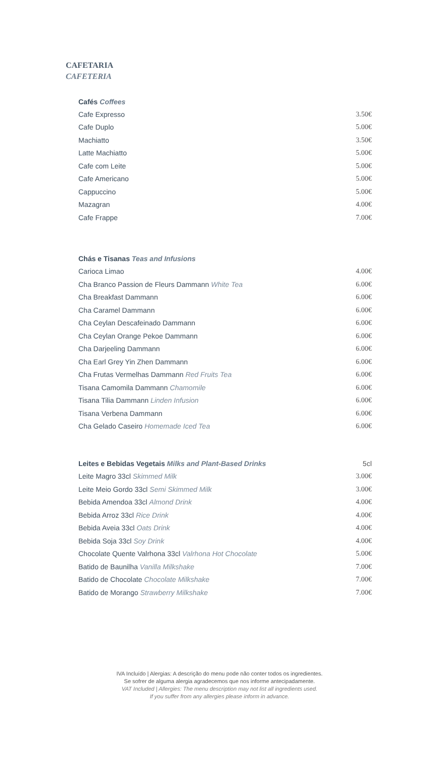CAFETARIA
CAFETERIA
| Cafés Coffees | |
| --- | --- |
| Cafe Expresso | 3.50€ |
| Cafe Duplo | 5.00€ |
| Machiatto | 3.50€ |
| Latte Machiatto | 5.00€ |
| Cafe com Leite | 5.00€ |
| Cafe Americano | 5.00€ |
| Cappuccino | 5.00€ |
| Mazagran | 4.00€ |
| Cafe Frappe | 7.00€ |
| Chás e Tisanas Teas and Infusions | |
| --- | --- |
| Carioca Limao | 4.00€ |
| Cha Branco Passion de Fleurs Dammann White Tea | 6.00€ |
| Cha Breakfast Dammann | 6.00€ |
| Cha Caramel Dammann | 6.00€ |
| Cha Ceylan Descafeinado Dammann | 6.00€ |
| Cha Ceylan Orange Pekoe Dammann | 6.00€ |
| Cha Darjeeling Dammann | 6.00€ |
| Cha Earl Grey Yin Zhen Dammann | 6.00€ |
| Cha Frutas Vermelhas Dammann Red Fruits Tea | 6.00€ |
| Tisana Camomila Dammann Chamomile | 6.00€ |
| Tisana Tilia Dammann Linden Infusion | 6.00€ |
| Tisana Verbena Dammann | 6.00€ |
| Cha Gelado Caseiro Homemade Iced Tea | 6.00€ |
| Leites e Bebidas Vegetais Milks and Plant-Based Drinks | 5cl |
| Leite Magro 33cl Skimmed Milk | 3.00€ |
| Leite Meio Gordo 33cl Semi Skimmed Milk | 3.00€ |
| Bebida Amendoa 33cl Almond Drink | 4.00€ |
| Bebida Arroz 33cl Rice Drink | 4.00€ |
| Bebida Aveia 33cl Oats Drink | 4.00€ |
| Bebida Soja 33cl Soy Drink | 4.00€ |
| Chocolate Quente Valrhona 33cl Valrhona Hot Chocolate | 5.00€ |
| Batido de Baunilha Vanilla Milkshake | 7.00€ |
| Batido de Chocolate Chocolate Milkshake | 7.00€ |
| Batido de Morango Strawberry Milkshake | 7.00€ |
IVA Incluído | Alergias: A descrição do menu pode não conter todos os ingredientes.
Se sofrer de alguma alergia agradecemos que nos informe antecipadamente.
VAT Included | Allergies: The menu description may not list all ingredients used.
If you suffer from any allergies please inform in advance.